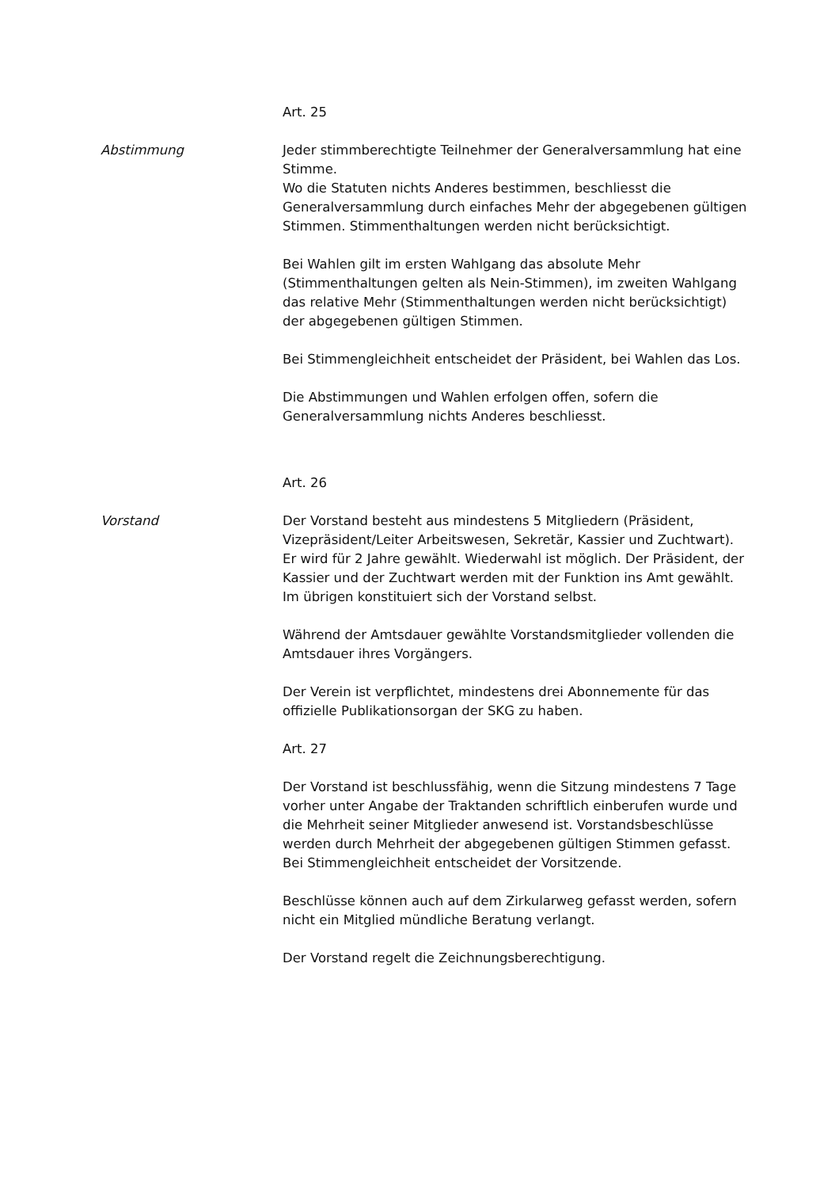Art. 25
Abstimmung Jeder stimmberechtigte Teilnehmer der Generalversamm­lung hat eine Stimme.
Wo die Statuten nichts Anderes bestimmen, beschliesst die Generalversammlung durch einfaches Mehr der abgegebe­nen gültigen Stimmen. Stimmenthaltungen werden nicht be­rücksichtigt.
Bei Wahlen gilt im ersten Wahlgang das absolute Mehr (Stimmenthaltungen gelten als Nein-Stimmen), im zweiten Wahlgang das relative Mehr (Stimmenthaltungen werden nicht berücksichtigt) der abgegebenen gültigen Stimmen.
Bei Stimmengleichheit entscheidet der Präsident, bei Wahlen das Los.
Die Abstimmungen und Wahlen erfolgen offen, sofern die Generalversammlung nichts Anderes beschliesst.
Art. 26
Vorstand Der Vorstand besteht aus mindestens 5 Mitgliedern (Präsi­dent, Vizepräsident/Leiter Arbeitswesen, Sekretär, Kassier und Zuchtwart). Er wird für 2 Jahre gewählt. Wiederwahl ist mög­lich. Der Präsident, der Kassier und der Zuchtwart werden mit der Funktion ins Amt gewählt. Im übrigen konstituiert sich der Vorstand selbst.
Während der Amtsdauer gewählte Vorstandsmitglieder voll­enden die Amtsdauer ihres Vorgängers.
Der Verein ist verpflichtet, mindestens drei Abonnemente für das offizielle Publikationsorgan der SKG zu haben.
Art. 27
Der Vorstand ist beschlussfähig, wenn die Sitzung mindestens 7 Tage vorher unter Angabe der Traktanden schriftlich einbe­rufen wurde und die Mehrheit seiner Mitglieder anwesend ist. Vorstandsbeschlüsse werden durch Mehrheit der abgegebe­nen gültigen Stimmen gefasst. Bei Stimmengleichheit ent­scheidet der Vorsitzende.
Beschlüsse können auch auf dem Zirkularweg gefasst wer­den, sofern nicht ein Mitglied mündliche Beratung verlangt.
Der Vorstand regelt die Zeichnungsberechtigung.